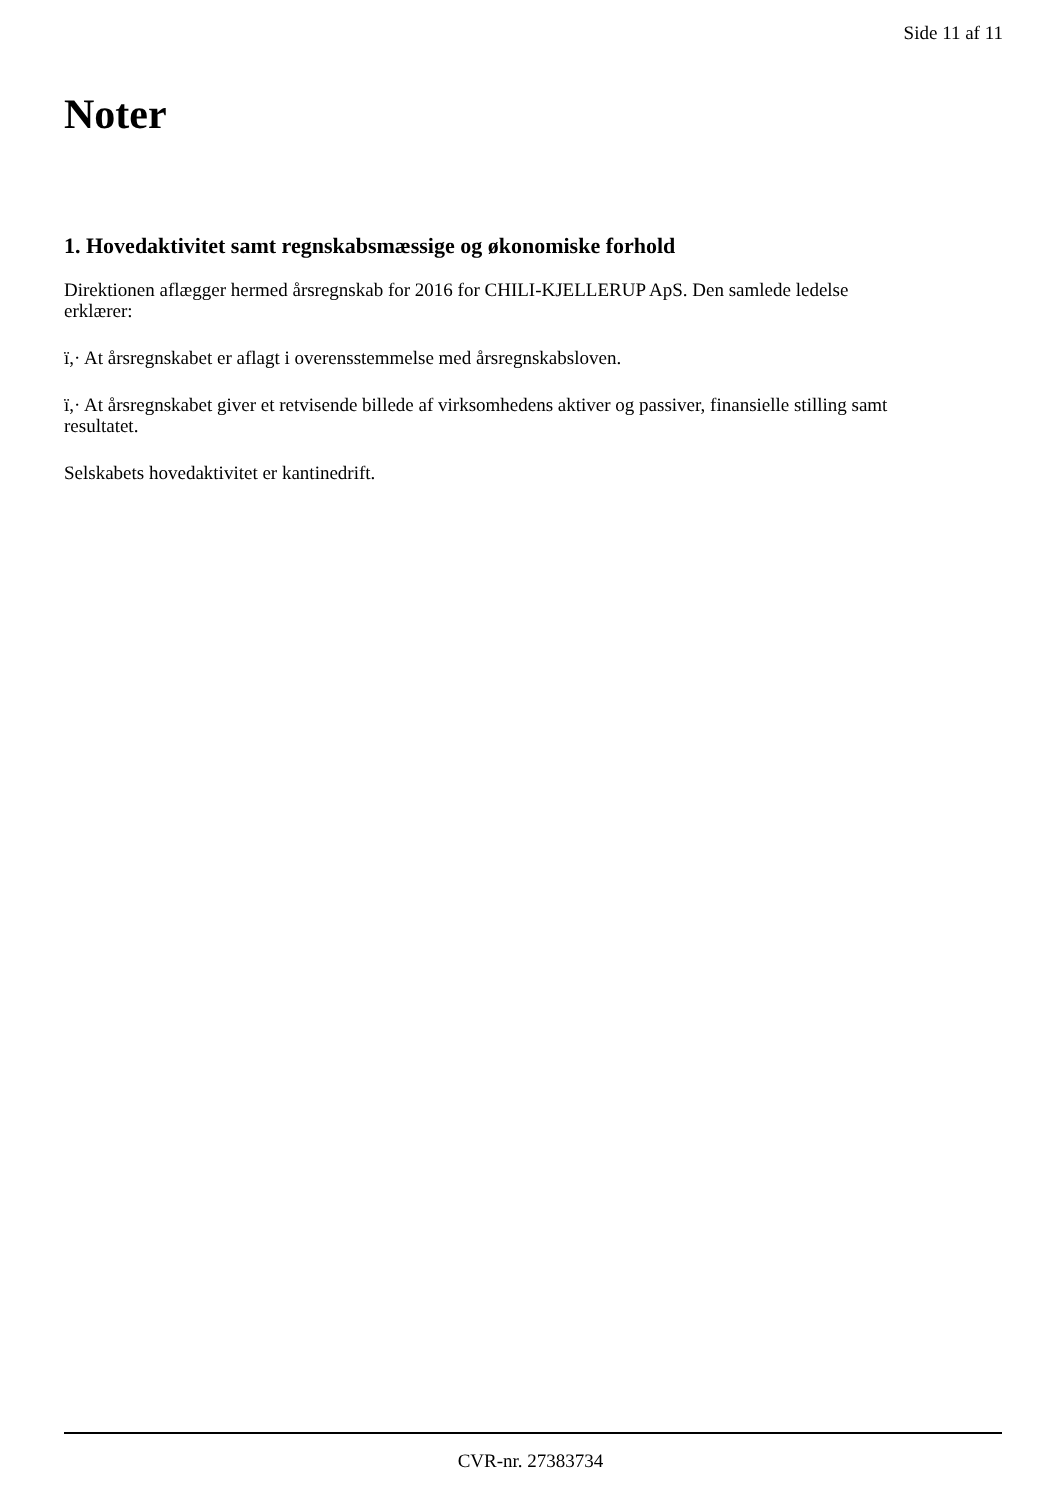Side 11 af 11
Noter
1. Hovedaktivitet samt regnskabsmæssige og økonomiske forhold
Direktionen aflægger hermed årsregnskab for 2016 for CHILI-KJELLERUP ApS. Den samlede ledelse erklærer:
ï,· At årsregnskabet er aflagt i overensstemmelse med årsregnskabsloven.
ï,· At årsregnskabet giver et retvisende billede af virksomhedens aktiver og passiver, finansielle stilling samt resultatet.
Selskabets hovedaktivitet er kantinedrift.
CVR-nr. 27383734